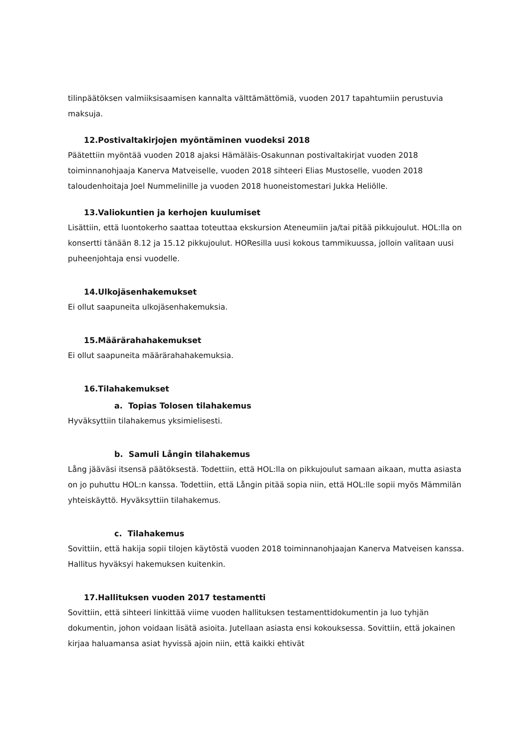tilinpäätöksen valmiiksisaamisen kannalta välttämättömiä, vuoden 2017 tapahtumiin perustuvia maksuja.
12.Postivaltakirjojen myöntäminen vuodeksi 2018
Päätettiin myöntää vuoden 2018 ajaksi Hämäläis-Osakunnan postivaltakirjat vuoden 2018 toiminnanohjaaja Kanerva Matveiselle, vuoden 2018 sihteeri Elias Mustoselle, vuoden 2018 taloudenhoitaja Joel Nummelinille ja vuoden 2018 huoneistomestari Jukka Heliölle.
13.Valiokuntien ja kerhojen kuulumiset
Lisättiin, että luontokerho saattaa toteuttaa ekskursion Ateneumiin ja/tai pitää pikkujoulut. HOL:lla on konsertti tänään 8.12 ja 15.12 pikkujoulut. HOResilla uusi kokous tammikuussa, jolloin valitaan uusi puheenjohtaja ensi vuodelle.
14.Ulkojäsenhakemukset
Ei ollut saapuneita ulkojäsenhakemuksia.
15.Määrärahahakemukset
Ei ollut saapuneita määrärahahakemuksia.
16.Tilahakemukset
a. Topias Tolosen tilahakemus
Hyväksyttiin tilahakemus yksimielisesti.
b. Samuli Långin tilahakemus
Lång jääväsi itsensä päätöksestä. Todettiin, että HOL:lla on pikkujoulut samaan aikaan, mutta asiasta on jo puhuttu HOL:n kanssa. Todettiin, että Långin pitää sopia niin, että HOL:lle sopii myös Mämmilän yhteiskäyttö. Hyväksyttiin tilahakemus.
c. Tilahakemus
Sovittiin, että hakija sopii tilojen käytöstä vuoden 2018 toiminnanohjaajan Kanerva Matveisen kanssa. Hallitus hyväksyi hakemuksen kuitenkin.
17.Hallituksen vuoden 2017 testamentti
Sovittiin, että sihteeri linkittää viime vuoden hallituksen testamenttidokumentin ja luo tyhjän dokumentin, johon voidaan lisätä asioita. Jutellaan asiasta ensi kokouksessa. Sovittiin, että jokainen kirjaa haluamansa asiat hyvissä ajoin niin, että kaikki ehtivät